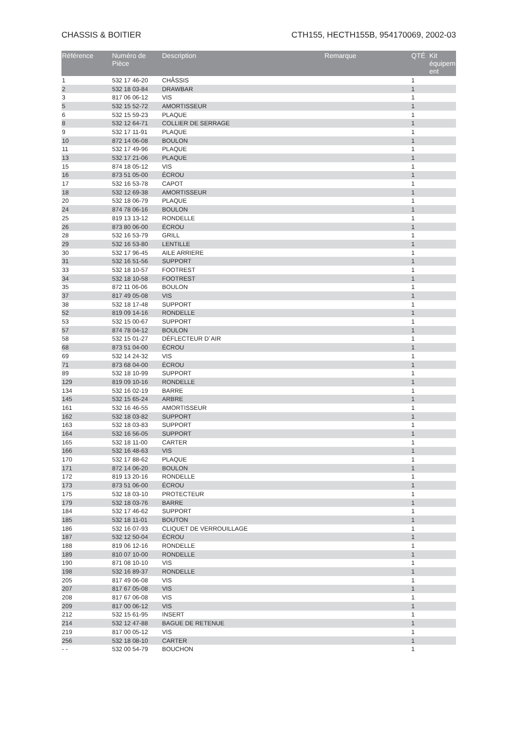CHASSIS & BOITIER CTH155, HECTH155B, 954170069, 2002-03
| Référence | Numéro de Pièce | Description | Remarque | QTÉ | Kit équipem ent |
| --- | --- | --- | --- | --- | --- |
| 1 | 532 17 46-20 | CHÂSSIS | | 1 | |
| 2 | 532 18 03-84 | DRAWBAR | | 1 | |
| 3 | 817 06 06-12 | VIS | | 1 | |
| 5 | 532 15 52-72 | AMORTISSEUR | | 1 | |
| 6 | 532 15 59-23 | PLAQUE | | 1 | |
| 8 | 532 12 64-71 | COLLIER DE SERRAGE | | 1 | |
| 9 | 532 17 11-91 | PLAQUE | | 1 | |
| 10 | 872 14 06-08 | BOULON | | 1 | |
| 11 | 532 17 49-96 | PLAQUE | | 1 | |
| 13 | 532 17 21-06 | PLAQUE | | 1 | |
| 15 | 874 18 05-12 | VIS | | 1 | |
| 16 | 873 51 05-00 | ÉCROU | | 1 | |
| 17 | 532 16 53-78 | CAPOT | | 1 | |
| 18 | 532 12 69-38 | AMORTISSEUR | | 1 | |
| 20 | 532 18 06-79 | PLAQUE | | 1 | |
| 24 | 874 78 06-16 | BOULON | | 1 | |
| 25 | 819 13 13-12 | RONDELLE | | 1 | |
| 26 | 873 80 06-00 | ÉCROU | | 1 | |
| 28 | 532 16 53-79 | GRILL | | 1 | |
| 29 | 532 16 53-80 | LENTILLE | | 1 | |
| 30 | 532 17 96-45 | AILE ARRIERE | | 1 | |
| 31 | 532 16 51-56 | SUPPORT | | 1 | |
| 33 | 532 18 10-57 | FOOTREST | | 1 | |
| 34 | 532 18 10-58 | FOOTREST | | 1 | |
| 35 | 872 11 06-06 | BOULON | | 1 | |
| 37 | 817 49 05-08 | VIS | | 1 | |
| 38 | 532 18 17-48 | SUPPORT | | 1 | |
| 52 | 819 09 14-16 | RONDELLE | | 1 | |
| 53 | 532 15 00-67 | SUPPORT | | 1 | |
| 57 | 874 78 04-12 | BOULON | | 1 | |
| 58 | 532 15 01-27 | DÉFLECTEUR D´AIR | | 1 | |
| 68 | 873 51 04-00 | ÉCROU | | 1 | |
| 69 | 532 14 24-32 | VIS | | 1 | |
| 71 | 873 68 04-00 | ÉCROU | | 1 | |
| 89 | 532 18 10-99 | SUPPORT | | 1 | |
| 129 | 819 09 10-16 | RONDELLE | | 1 | |
| 134 | 532 16 02-19 | BARRE | | 1 | |
| 145 | 532 15 65-24 | ARBRE | | 1 | |
| 161 | 532 16 46-55 | AMORTISSEUR | | 1 | |
| 162 | 532 18 03-82 | SUPPORT | | 1 | |
| 163 | 532 18 03-83 | SUPPORT | | 1 | |
| 164 | 532 16 56-05 | SUPPORT | | 1 | |
| 165 | 532 18 11-00 | CARTER | | 1 | |
| 166 | 532 16 48-63 | VIS | | 1 | |
| 170 | 532 17 88-62 | PLAQUE | | 1 | |
| 171 | 872 14 06-20 | BOULON | | 1 | |
| 172 | 819 13 20-16 | RONDELLE | | 1 | |
| 173 | 873 51 06-00 | ÉCROU | | 1 | |
| 175 | 532 18 03-10 | PROTECTEUR | | 1 | |
| 179 | 532 18 03-76 | BARRE | | 1 | |
| 184 | 532 17 46-62 | SUPPORT | | 1 | |
| 185 | 532 18 11-01 | BOUTON | | 1 | |
| 186 | 532 16 07-93 | CLIQUET DE VERROUILLAGE | | 1 | |
| 187 | 532 12 50-04 | ÉCROU | | 1 | |
| 188 | 819 06 12-16 | RONDELLE | | 1 | |
| 189 | 810 07 10-00 | RONDELLE | | 1 | |
| 190 | 871 08 10-10 | VIS | | 1 | |
| 198 | 532 16 89-37 | RONDELLE | | 1 | |
| 205 | 817 49 06-08 | VIS | | 1 | |
| 207 | 817 67 05-08 | VIS | | 1 | |
| 208 | 817 67 06-08 | VIS | | 1 | |
| 209 | 817 00 06-12 | VIS | | 1 | |
| 212 | 532 15 61-95 | INSERT | | 1 | |
| 214 | 532 12 47-88 | BAGUE DE RETENUE | | 1 | |
| 219 | 817 00 05-12 | VIS | | 1 | |
| 256 | 532 18 08-10 | CARTER | | 1 | |
| - - | 532 00 54-79 | BOUCHON | | 1 | |